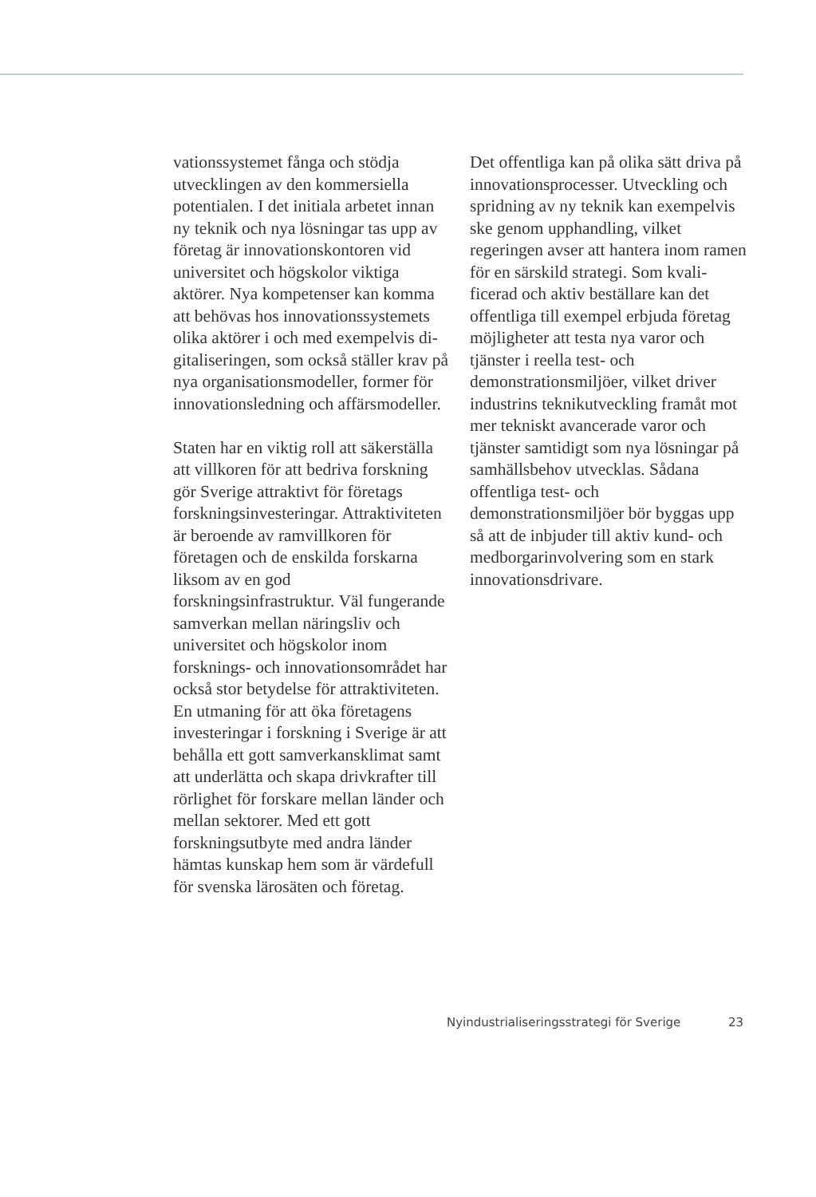vationssystemet fånga och stödja utvecklingen av den kommersiel­la potentialen. I det initiala arbetet innan ny teknik och nya lösningar tas upp av företag är innovations­kontoren vid universitet och hög­skolor viktiga aktörer. Nya kom­petenser kan komma att behövas hos innovationssystemets olika aktörer i och med exempelvis di­gitaliseringen, som också ställer krav på nya organisationsmodel­ler, former för innovationsledning och affärsmodeller.
Staten har en viktig roll att säker­ställa att villkoren för att bedriva forskning gör Sverige attraktivt för företags forskningsinveste­ringar. Attraktiviteten är beroen­de av ramvillkoren för företagen och de enskilda forskarna liksom av en god forskningsinfrastruktur. Väl fungerande samverkan mel­lan näringsliv och universitet och högskolor inom forsknings- och innovationsområdet har också stor betydelse för attraktiviteten. En utmaning för att öka företagens investeringar i forskning i Sveri­ge är att behålla ett gott samver­kansklimat samt att underlätta och skapa drivkrafter till rörlighet för forskare mellan länder och mellan sektorer. Med ett gott forsknings­utbyte med andra länder hämtas kunskap hem som är värdefull för svenska lärosäten och företag.
Det offentliga kan på olika sätt driva på innovationsprocesser. Utveckling och spridning av ny teknik kan exempelvis ske genom upphandling, vilket regeringen avser att hantera inom ramen för en särskild strategi. Som kvali­ficerad och aktiv beställare kan det offentliga till exempel erbju­da företag möjligheter att testa nya varor och tjänster i reella test- och demonstrationsmiljöer, vilket driver industrins teknikutveckling framåt mot mer tekniskt avance­rade varor och tjänster samtidigt som nya lösningar på samhällsbe­hov utvecklas. Sådana offentliga test- och demonstrationsmiljöer bör byggas upp så att de inbjuder till aktiv kund- och medborgarin­volvering som en stark innova­tionsdrivare.
Nyindustrialiseringsstrategi för Sverige 23